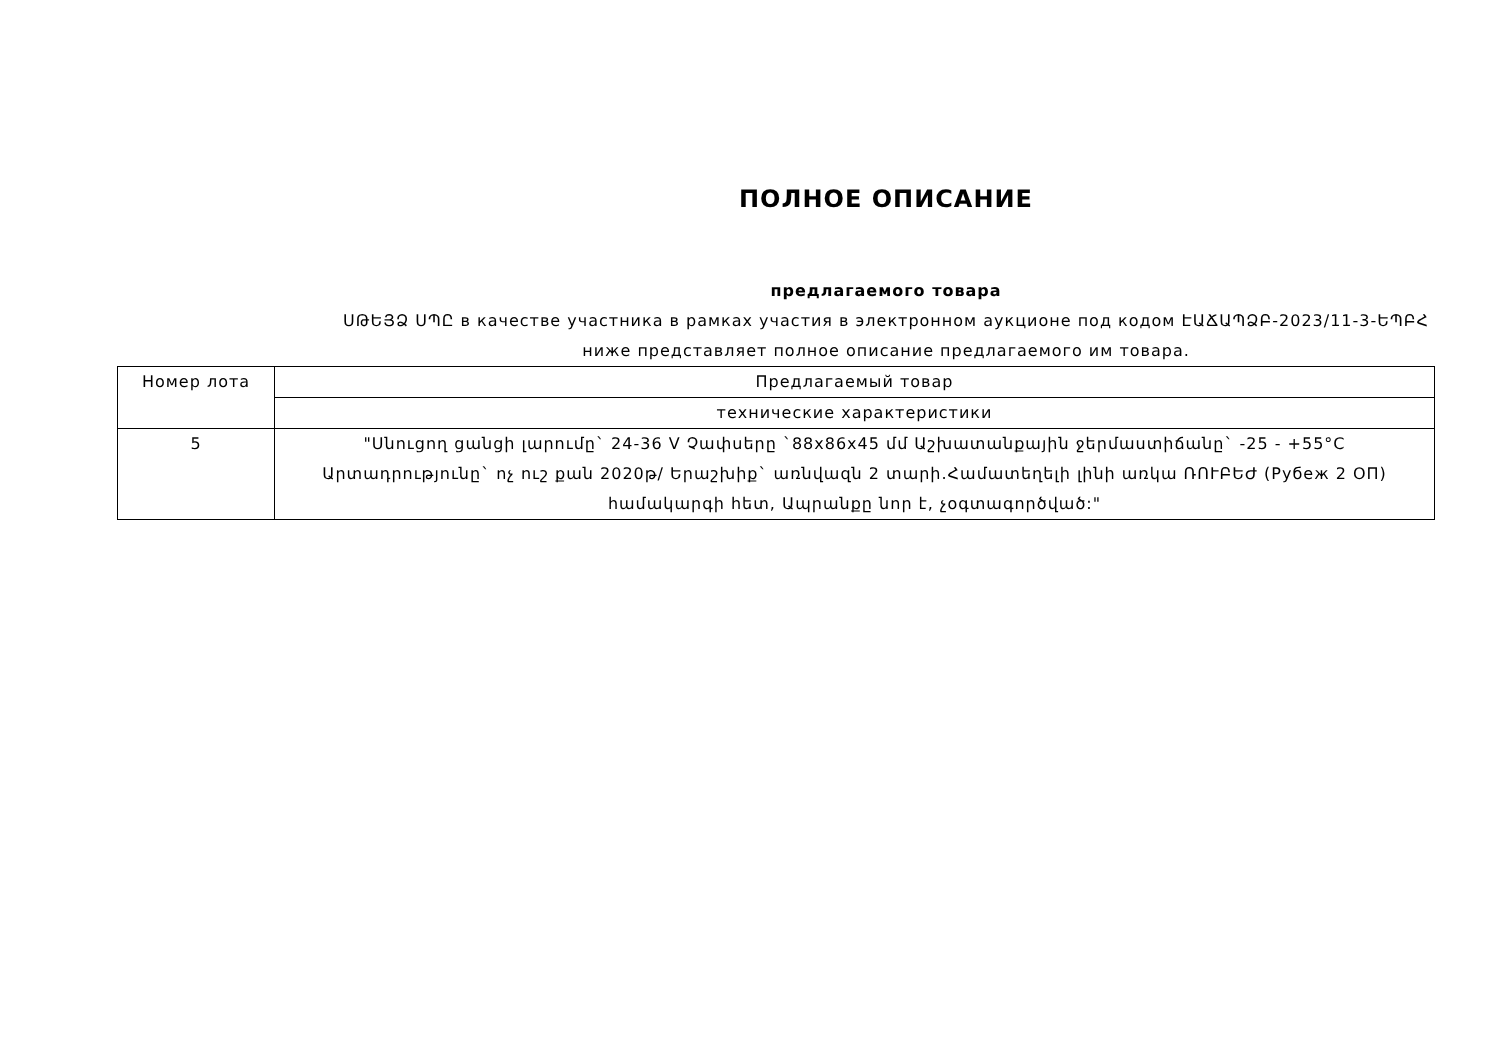ПОЛНОЕ ОПИСАНИЕ
предлагаемого товара
ՍԹԵՅՁ ՍՊԸ в качестве участника в рамках участия в электронном аукционе под кодом ԷԱՃԱՊՁԲ-2023/11-3-ԵՊԲՀ ниже представляет полное описание предлагаемого им товара.
| Номер лота | Предлагаемый товар |
| | технические характеристики |
| 5 | "Սնուցող ցանցի լարումը` 24-36 V Չափսերը `88x86x45 մմ Աշխատանքային ջերմաստիճանը` -25 - +55°C Արտադրությունը` ոչ ուշ քան 2020թ/ Երաշխիք` առնվազն 2 տարի.Համատեղելի լինի առկա ՌՈՒԲԵԺ (Рубеж 2 ОП) համակարգի հետ, Ապրանքը նոր է, չօգտագործված:" |